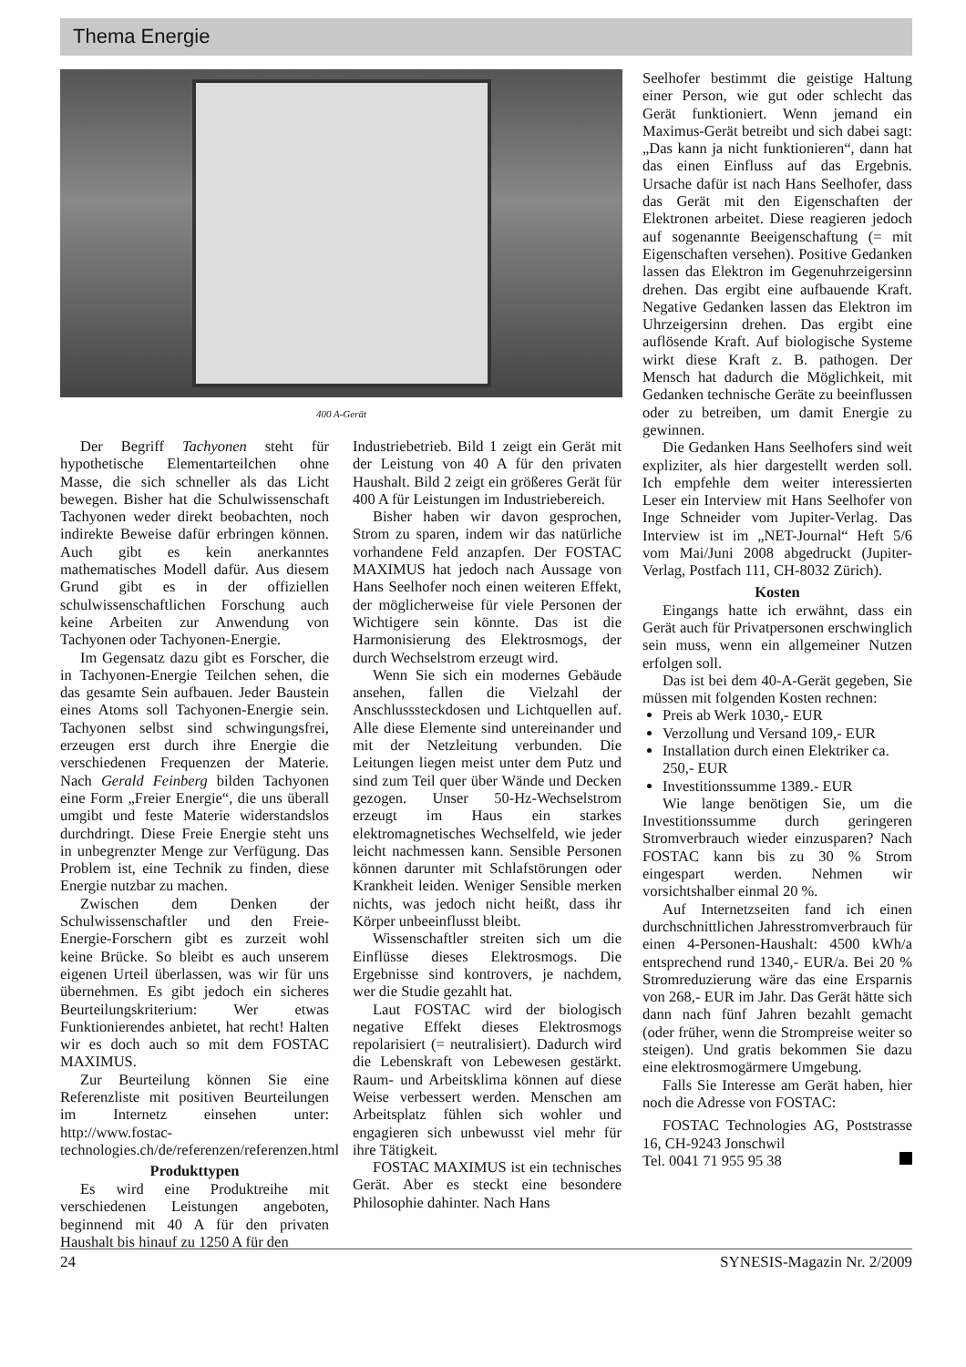Thema Energie
400 A-Gerät
Der Begriff Tachyonen steht für hypothetische Elementarteilchen ohne Masse, die sich schneller als das Licht bewegen. Bisher hat die Schulwissenschaft Tachyonen weder direkt beobachten, noch indirekte Beweise dafür erbringen können. Auch gibt es kein anerkanntes mathematisches Modell dafür. Aus diesem Grund gibt es in der offiziellen schulwissenschaftlichen Forschung auch keine Arbeiten zur Anwendung von Tachyonen oder Tachyonen-Energie.
Im Gegensatz dazu gibt es Forscher, die in Tachyonen-Energie Teilchen sehen, die das gesamte Sein aufbauen. Jeder Baustein eines Atoms soll Tachyonen-Energie sein. Tachyonen selbst sind schwingungsfrei, erzeugen erst durch ihre Energie die verschiedenen Frequenzen der Materie. Nach Gerald Feinberg bilden Tachyonen eine Form „Freier Energie“, die uns überall umgibt und feste Materie widerstandslos durchdringt. Diese Freie Energie steht uns in unbegrenzter Menge zur Verfügung. Das Problem ist, eine Technik zu finden, diese Energie nutzbar zu machen.
Zwischen dem Denken der Schulwissenschaftler und den Freie-Energie-Forschern gibt es zurzeit wohl keine Brücke. So bleibt es auch unserem eigenen Urteil überlassen, was wir für uns übernehmen. Es gibt jedoch ein sicheres Beurteilungskriterium: Wer etwas Funktionierendes anbietet, hat recht! Halten wir es doch auch so mit dem FOSTAC MAXIMUS.
Zur Beurteilung können Sie eine Referenzliste mit positiven Beurteilungen im Internetz einsehen unter: http://www.fostac-technologies.ch/de/referenzen/referenzen.html
Produkttypen
Es wird eine Produktreihe mit verschiedenen Leistungen angeboten, beginnend mit 40 A für den privaten Haushalt bis hinauf zu 1250 A für den
Industriebetrieb. Bild 1 zeigt ein Gerät mit der Leistung von 40 A für den privaten Haushalt. Bild 2 zeigt ein größeres Gerät für 400 A für Leistungen im Industriebereich.
Bisher haben wir davon gesprochen, Strom zu sparen, indem wir das natürliche vorhandene Feld anzapfen. Der FOSTAC MAXIMUS hat jedoch nach Aussage von Hans Seelhofer noch einen weiteren Effekt, der möglicherweise für viele Personen der Wichtigere sein könnte. Das ist die Harmonisierung des Elektrosmogs, der durch Wechselstrom erzeugt wird.
Wenn Sie sich ein modernes Gebäude ansehen, fallen die Vielzahl der Anschlusssteckdosen und Lichtquellen auf. Alle diese Elemente sind untereinander und mit der Netzleitung verbunden. Die Leitungen liegen meist unter dem Putz und sind zum Teil quer über Wände und Decken gezogen. Unser 50-Hz-Wechselstrom erzeugt im Haus ein starkes elektromagnetisches Wechselfeld, wie jeder leicht nachmessen kann. Sensible Personen können darunter mit Schlafstörungen oder Krankheit leiden. Weniger Sensible merken nichts, was jedoch nicht heißt, dass ihr Körper unbeeinflusst bleibt.
Wissenschaftler streiten sich um die Einflüsse dieses Elektrosmogs. Die Ergebnisse sind kontrovers, je nachdem, wer die Studie gezahlt hat.
Laut FOSTAC wird der biologisch negative Effekt dieses Elektrosmogs repolarisiert (= neutralisiert). Dadurch wird die Lebenskraft von Lebewesen gestärkt. Raum- und Arbeitsklima können auf diese Weise verbessert werden. Menschen am Arbeitsplatz fühlen sich wohler und engagieren sich unbewusst viel mehr für ihre Tätigkeit.
FOSTAC MAXIMUS ist ein technisches Gerät. Aber es steckt eine besondere Philosophie dahinter. Nach Hans
Seelhofer bestimmt die geistige Haltung einer Person, wie gut oder schlecht das Gerät funktioniert. Wenn jemand ein Maximus-Gerät betreibt und sich dabei sagt: „Das kann ja nicht funktionieren“, dann hat das einen Einfluss auf das Ergebnis. Ursache dafür ist nach Hans Seelhofer, dass das Gerät mit den Eigenschaften der Elektronen arbeitet. Diese reagieren jedoch auf sogenannte Beeigenschaftung (= mit Eigenschaften versehen). Positive Gedanken lassen das Elektron im Gegenuhrzeigersinn drehen. Das ergibt eine aufbauende Kraft. Negative Gedanken lassen das Elektron im Uhrzeigersinn drehen. Das ergibt eine auflösende Kraft. Auf biologische Systeme wirkt diese Kraft z. B. pathogen. Der Mensch hat dadurch die Möglichkeit, mit Gedanken technische Geräte zu beeinflussen oder zu betreiben, um damit Energie zu gewinnen.
Die Gedanken Hans Seelhofers sind weit expliziter, als hier dargestellt werden soll. Ich empfehle dem weiter interessierten Leser ein Interview mit Hans Seelhofer von Inge Schneider vom Jupiter-Verlag. Das Interview ist im „NET-Journal“ Heft 5/6 vom Mai/Juni 2008 abgedruckt (Jupiter-Verlag, Postfach 111, CH-8032 Zürich).
Kosten
Eingangs hatte ich erwähnt, dass ein Gerät auch für Privatpersonen erschwinglich sein muss, wenn ein allgemeiner Nutzen erfolgen soll.
Das ist bei dem 40-A-Gerät gegeben, Sie müssen mit folgenden Kosten rechnen:
Preis ab Werk 1030,- EUR
Verzollung und Versand 109,- EUR
Installation durch einen Elektriker ca. 250,- EUR
Investitionssumme 1389.- EUR
Wie lange benötigen Sie, um die Investitionssumme durch geringeren Stromverbrauch wieder einzusparen? Nach FOSTAC kann bis zu 30 % Strom eingespart werden. Nehmen wir vorsichtshalber einmal 20 %.
Auf Internetzseiten fand ich einen durchschnittlichen Jahresstromverbrauch für einen 4-Personen-Haushalt: 4500 kWh/a entsprechend rund 1340,- EUR/a. Bei 20 % Stromreduzierung wäre das eine Ersparnis von 268,- EUR im Jahr. Das Gerät hätte sich dann nach fünf Jahren bezahlt gemacht (oder früher, wenn die Strompreise weiter so steigen). Und gratis bekommen Sie dazu eine elektrosmogärmere Umgebung.
Falls Sie Interesse am Gerät haben, hier noch die Adresse von FOSTAC:
FOSTAC Technologies AG, Poststrasse 16, CH-9243 Jonschwil
Tel. 0041 71 955 95 38
24 SYNESIS-Magazin Nr. 2/2009